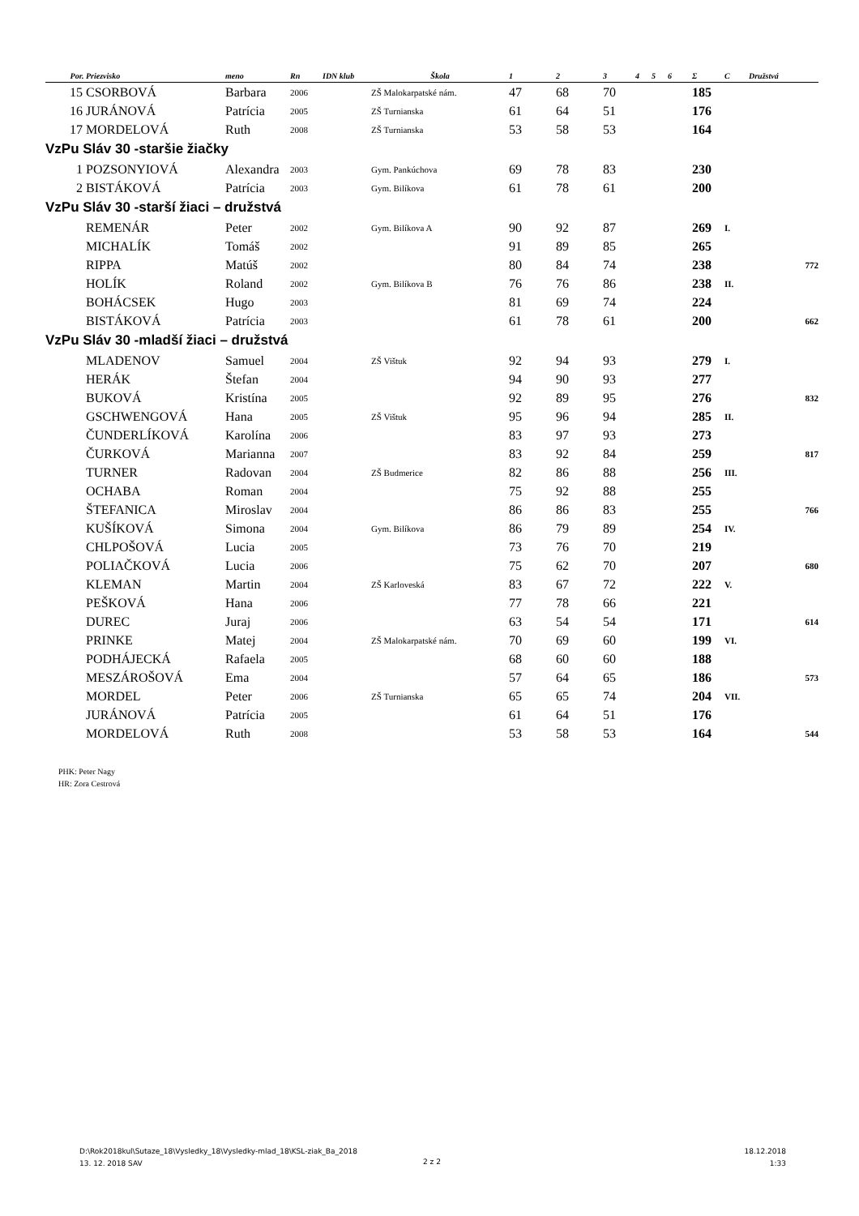| Por. | Priezvisko | meno | Rn | IDN klub | Škola | 1 | 2 | 3 | 4 | 5 | 6 | Σ | C | Družstvá |
| --- | --- | --- | --- | --- | --- | --- | --- | --- | --- | --- | --- | --- | --- | --- |
| 15 | CSORBOVÁ | Barbara | 2006 | | ZŠ Malokarpatské nám. | 47 | 68 | 70 | | | | 185 | | |
| 16 | JURÁNOVÁ | Patrícia | 2005 | | ZŠ Turnianska | 61 | 64 | 51 | | | | 176 | | |
| 17 | MORDELOVÁ | Ruth | 2008 | | ZŠ Turnianska | 53 | 58 | 53 | | | | 164 | | |
| VzPu Sláv 30 -staršie žiačky | | | | | | | | | | | | | | |
| 1 | POZSONYIOVÁ | Alexandra | 2003 | | Gym. Pankúchova | 69 | 78 | 83 | | | | 230 | | |
| 2 | BISTÁKOVÁ | Patrícia | 2003 | | Gym. Bilíkova | 61 | 78 | 61 | | | | 200 | | |
| VzPu Sláv 30 -starší žiaci – družstvá | | | | | | | | | | | | | | |
| | REMENÁR | Peter | 2002 | | Gym. Bilíkova A | 90 | 92 | 87 | | | | 269 | I. | |
| | MICHALÍK | Tomáš | 2002 | | | 91 | 89 | 85 | | | | 265 | | |
| | RIPPA | Matúš | 2002 | | | 80 | 84 | 74 | | | | 238 | | 772 |
| | HOLÍK | Roland | 2002 | | Gym. Bilíkova B | 76 | 76 | 86 | | | | 238 | II. | |
| | BOHÁCSEK | Hugo | 2003 | | | 81 | 69 | 74 | | | | 224 | | |
| | BISTÁKOVÁ | Patrícia | 2003 | | | 61 | 78 | 61 | | | | 200 | | 662 |
| VzPu Sláv 30 -mladší žiaci – družstvá | | | | | | | | | | | | | | |
| | MLADENOV | Samuel | 2004 | | ZŠ Vištuk | 92 | 94 | 93 | | | | 279 | I. | |
| | HERÁK | Štefan | 2004 | | | 94 | 90 | 93 | | | | 277 | | |
| | BUKOVÁ | Kristína | 2005 | | | 92 | 89 | 95 | | | | 276 | | 832 |
| | GSCHWENGOVÁ | Hana | 2005 | | ZŠ Vištuk | 95 | 96 | 94 | | | | 285 | II. | |
| | ČUNDERLÍKOVÁ | Karolína | 2006 | | | 83 | 97 | 93 | | | | 273 | | |
| | ČURKOVÁ | Marianna | 2007 | | | 83 | 92 | 84 | | | | 259 | | 817 |
| | TURNER | Radovan | 2004 | | ZŠ Budmerice | 82 | 86 | 88 | | | | 256 | III. | |
| | OCHABA | Roman | 2004 | | | 75 | 92 | 88 | | | | 255 | | |
| | ŠTEFANICA | Miroslav | 2004 | | | 86 | 86 | 83 | | | | 255 | | 766 |
| | KUŠÍKOVÁ | Simona | 2004 | | Gym. Bilíkova | 86 | 79 | 89 | | | | 254 | IV. | |
| | CHLPOŠOVÁ | Lucia | 2005 | | | 73 | 76 | 70 | | | | 219 | | |
| | POLIAČKOVÁ | Lucia | 2006 | | | 75 | 62 | 70 | | | | 207 | | 680 |
| | KLEMAN | Martin | 2004 | | ZŠ Karloveská | 83 | 67 | 72 | | | | 222 | V. | |
| | PEŠKOVÁ | Hana | 2006 | | | 77 | 78 | 66 | | | | 221 | | |
| | DUREC | Juraj | 2006 | | | 63 | 54 | 54 | | | | 171 | | 614 |
| | PRINKE | Matej | 2004 | | ZŠ Malokarpatské nám. | 70 | 69 | 60 | | | | 199 | VI. | |
| | PODHÁJECKÁ | Rafaela | 2005 | | | 68 | 60 | 60 | | | | 188 | | |
| | MESZÁROŠOVÁ | Ema | 2004 | | | 57 | 64 | 65 | | | | 186 | | 573 |
| | MORDEL | Peter | 2006 | | ZŠ Turnianska | 65 | 65 | 74 | | | | 204 | VII. | |
| | JURÁNOVÁ | Patrícia | 2005 | | | 61 | 64 | 51 | | | | 176 | | |
| | MORDELOVÁ | Ruth | 2008 | | | 53 | 58 | 53 | | | | 164 | | 544 |
PHK: Peter Nagy
HR: Zora Cestrová
D:\Rok2018kul\Sutaze_18\Vysledky_18\Vysledky-mlad_18\KSL-ziak_Ba_2018
13. 12. 2018 SAV
2 z 2
18.12.2018
1:33